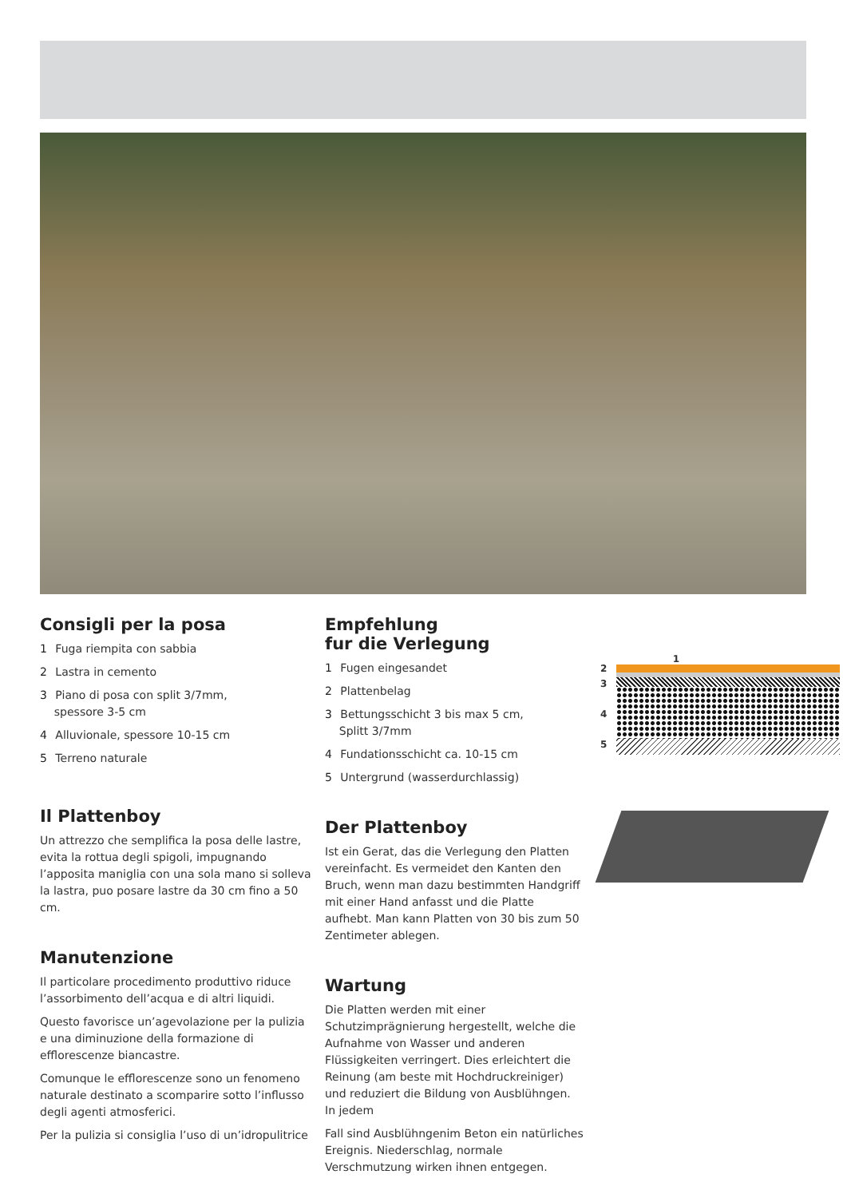Consigli per la posa
1 Fuga riempita con sabbia
2 Lastra in cemento
3 Piano di posa con split 3/7mm,
spessore 3-5 cm
4 Alluvionale, spessore 10-15 cm
5 Terreno naturale
Il Plattenboy
Un attrezzo che semplifica la posa delle lastre, evita la rottua degli spigoli, impugnando l’apposita maniglia con una sola mano si solleva la lastra, puo posare lastre da 30 cm fino a 50 cm.
Manutenzione
Il particolare procedimento produttivo riduce l’assorbimento dell’acqua e di altri liquidi.
Questo favorisce un’agevolazione per la pulizia e una diminuzione della formazione di efflorescenze biancastre.
Comunque le efflorescenze sono un fenomeno naturale destinato a scomparire sotto l’influsso degli agenti atmosferici.
Per la pulizia si consiglia l’uso di un’idropulitrice
Empfehlung
fur die Verlegung
1 Fugen eingesandet
2 Plattenbelag
3 Bettungsschicht 3 bis max 5 cm,
Splitt 3/7mm
4 Fundationsschicht ca. 10-15 cm
5 Untergrund (wasserdurchlassig)
Der Plattenboy
Ist ein Gerat, das die Verlegung den Platten vereinfacht. Es vermeidet den Kanten den Bruch, wenn man dazu bestimmten Handgriff mit einer Hand anfasst und die Platte aufhebt. Man kann Platten von 30 bis zum 50 Zentimeter ablegen.
Wartung
Die Platten werden mit einer Schutzimprägnierung hergestellt, welche die Aufnahme von Wasser und anderen Flüssigkeiten verringert. Dies erleichtert die Reinung (am beste mit Hochdruckreiniger) und reduziert die Bildung von Ausblühngen. In jedem
Fall sind Ausblühngenim Beton ein natürliches Ereignis. Niederschlag, normale Verschmutzung wirken ihnen entgegen.
2
3
4
5
1